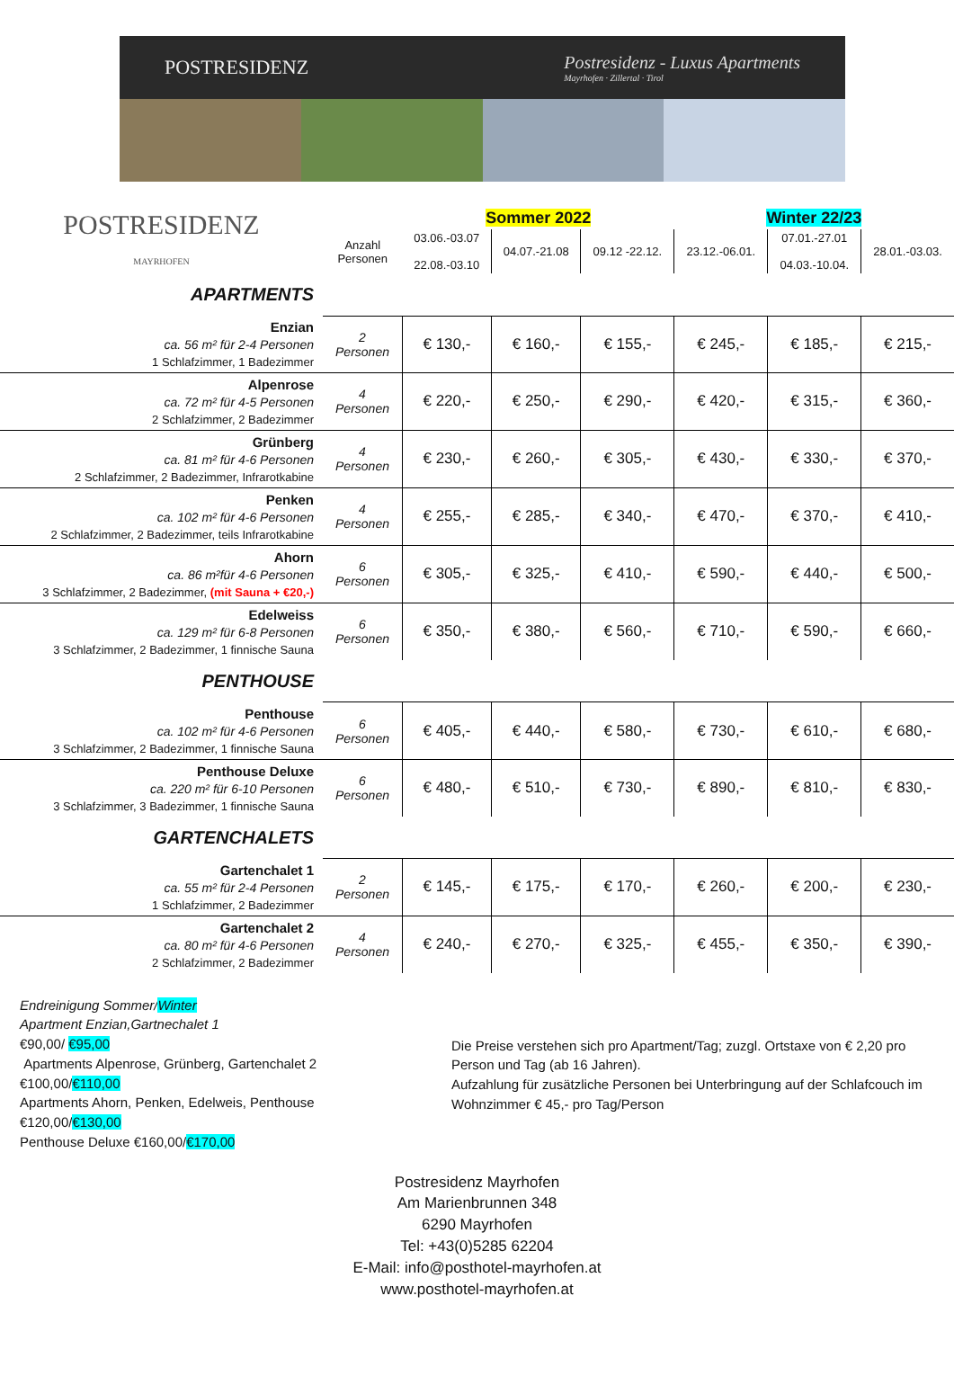POSTRESIDENZ
Postresidenz - Luxus Apartments
Mayrhofen · Zillertal · Tirol
| POSTRESIDENZ MAYRHOFEN | | Sommer 2022 | | | Winter 22/23 | | |
| | Anzahl Personen | 03.06.-03.07 22.08.-03.10 | 04.07.-21.08 | 09.12 -22.12. | 23.12.-06.01. | 07.01.-27.01 04.03.-10.04. | 28.01.-03.03. |
| APARTMENTS | | | | | | | |
| Enzian ca. 56 m² für 2-4 Personen 1 Schlafzimmer, 1 Badezimmer | 2 Personen | € 130,- | € 160,- | € 155,- | € 245,- | € 185,- | € 215,- |
| Alpenrose ca. 72 m² für 4-5 Personen 2 Schlafzimmer, 2 Badezimmer | 4 Personen | € 220,- | € 250,- | € 290,- | € 420,- | € 315,- | € 360,- |
| Grünberg ca. 81 m² für 4-6 Personen 2 Schlafzimmer, 2 Badezimmer, Infrarotkabine | 4 Personen | € 230,- | € 260,- | € 305,- | € 430,- | € 330,- | € 370,- |
| Penken ca. 102 m² für 4-6 Personen 2 Schlafzimmer, 2 Badezimmer, teils Infrarotkabine | 4 Personen | € 255,- | € 285,- | € 340,- | € 470,- | € 370,- | € 410,- |
| Ahorn ca. 86 m²für 4-6 Personen 3 Schlafzimmer, 2 Badezimmer, (mit Sauna + €20,-) | 6 Personen | € 305,- | € 325,- | € 410,- | € 590,- | € 440,- | € 500,- |
| Edelweiss ca. 129 m² für 6-8 Personen 3 Schlafzimmer, 2 Badezimmer, 1 finnische Sauna | 6 Personen | € 350,- | € 380,- | € 560,- | € 710,- | € 590,- | € 660,- |
| PENTHOUSE | | | | | | | |
| Penthouse ca. 102 m² für 4-6 Personen 3 Schlafzimmer, 2 Badezimmer, 1 finnische Sauna | 6 Personen | € 405,- | € 440,- | € 580,- | € 730,- | € 610,- | € 680,- |
| Penthouse Deluxe ca. 220 m² für 6-10 Personen 3 Schlafzimmer, 3 Badezimmer, 1 finnische Sauna | 6 Personen | € 480,- | € 510,- | € 730,- | € 890,- | € 810,- | € 830,- |
| GARTENCHALETS | | | | | | | |
| Gartenchalet 1 ca. 55 m² für 2-4 Personen 1 Schlafzimmer, 2 Badezimmer | 2 Personen | € 145,- | € 175,- | € 170,- | € 260,- | € 200,- | € 230,- |
| Gartenchalet 2 ca. 80 m² für 4-6 Personen 2 Schlafzimmer, 2 Badezimmer | 4 Personen | € 240,- | € 270,- | € 325,- | € 455,- | € 350,- | € 390,- |
Endreinigung Sommer/Winter
Apartment Enzian,Gartnechalet 1
€90,00/ €95,00
Apartments Alpenrose, Grünberg, Gartenchalet 2
€100,00/€110,00
Apartments Ahorn, Penken, Edelweis, Penthouse
€120,00/€130,00
Penthouse Deluxe €160,00/€170,00
Die Preise verstehen sich pro Apartment/Tag; zuzgl. Ortstaxe von € 2,20 pro Person und Tag (ab 16 Jahren).
Aufzahlung für zusätzliche Personen bei Unterbringung auf der Schlafcouch im Wohnzimmer € 45,- pro Tag/Person
Postresidenz Mayrhofen
Am Marienbrunnen 348
6290 Mayrhofen
Tel: +43(0)5285 62204
E-Mail: info@posthotel-mayrhofen.at
www.posthotel-mayrhofen.at